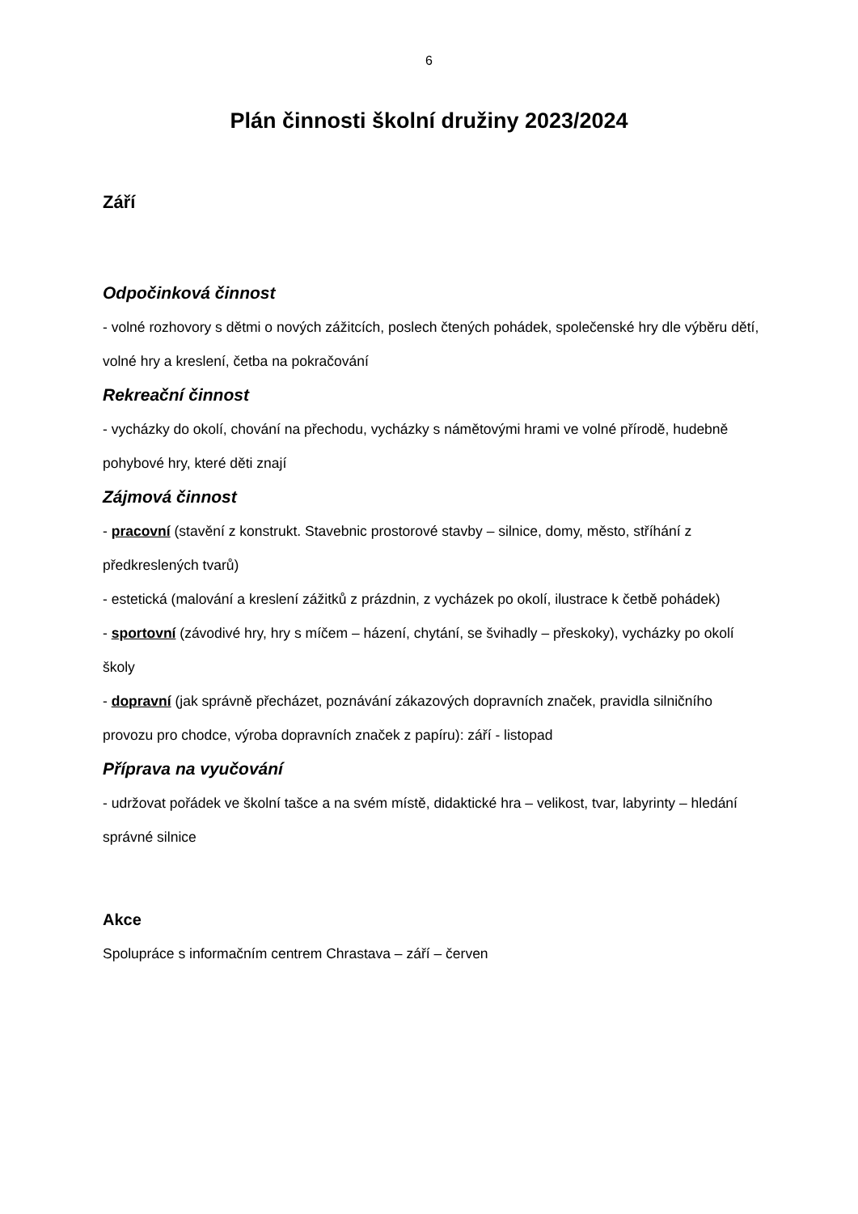6
Plán činnosti školní družiny 2023/2024
Září
Odpočinková činnost
- volné rozhovory s dětmi o nových zážitcích, poslech čtených pohádek, společenské hry dle výběru dětí, volné hry a kreslení, četba na pokračování
Rekreační činnost
- vycházky do okolí, chování na přechodu, vycházky s námětovými hrami ve volné přírodě, hudebně pohybové hry, které děti znají
Zájmová činnost
- pracovní (stavění z konstrukt. Stavebnic prostorové stavby – silnice, domy, město, stříhání z předkreslených tvarů)
- estetická (malování a kreslení zážitků z prázdnin, z vycházek po okolí, ilustrace k četbě pohádek)
- sportovní (závodivé hry, hry s míčem – házení, chytání, se švihadly – přeskoky), vycházky po okolí školy
- dopravní (jak správně přecházet, poznávání zákazových dopravních značek, pravidla silničního provozu pro chodce, výroba dopravních značek z papíru): září - listopad
Příprava na vyučování
- udržovat pořádek ve školní tašce a na svém místě, didaktické hra – velikost, tvar, labyrinty – hledání správné silnice
Akce
Spolupráce s informačním centrem Chrastava – září – červen